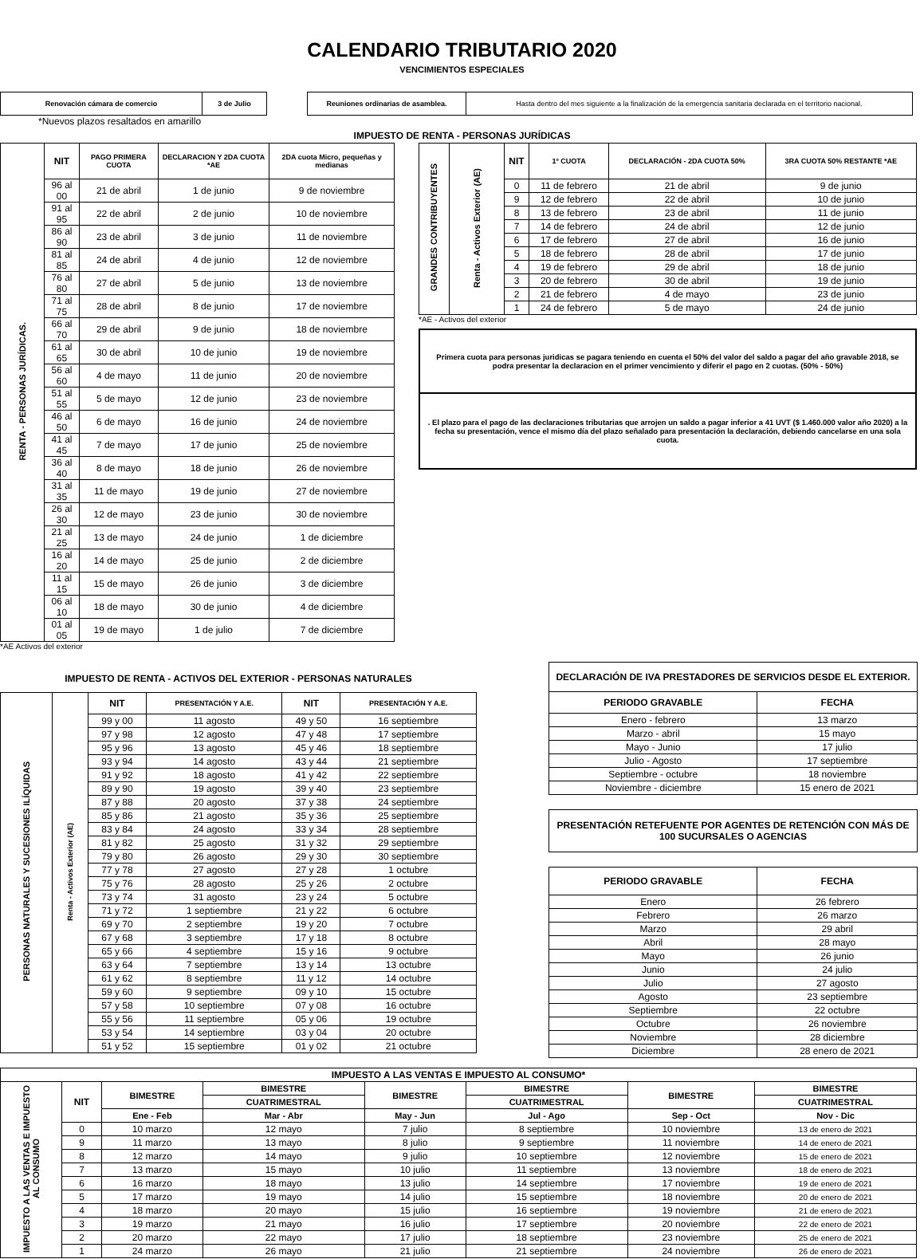CALENDARIO TRIBUTARIO 2020
VENCIMIENTOS ESPECIALES
| Renovación cámara de comercio | 3 de Julio |
| Reuniones ordinarias de asamblea. | Hasta dentro del mes siguiente a la finalización de la emergencia sanitaria declarada en el territorio nacional. |
*Nuevos plazos resaltados en amarillo
IMPUESTO DE RENTA - PERSONAS JURÍDICAS
| RENTA - PERSONAS JURÍDICAS. | NIT | PAGO PRIMERA CUOTA | DECLARACION Y 2DA CUOTA *AE | 2DA cuota Micro, pequeñas y medianas |
| | 96 al 00 | 21 de abril | 1 de junio | 9 de noviembre |
| | 91 al 95 | 22 de abril | 2 de junio | 10 de noviembre |
| | 86 al 90 | 23 de abril | 3 de junio | 11 de noviembre |
| | 81 al 85 | 24 de abril | 4 de junio | 12 de noviembre |
| | 76 al 80 | 27 de abril | 5 de junio | 13 de noviembre |
| | 71 al 75 | 28 de abril | 8 de junio | 17 de noviembre |
| | 66 al 70 | 29 de abril | 9 de junio | 18 de noviembre |
| | 61 al 65 | 30 de abril | 10 de junio | 19 de noviembre |
| | 56 al 60 | 4 de mayo | 11 de junio | 20 de noviembre |
| | 51 al 55 | 5 de mayo | 12 de junio | 23 de noviembre |
| | 46 al 50 | 6 de mayo | 16 de junio | 24 de noviembre |
| | 41 al 45 | 7 de mayo | 17 de junio | 25 de noviembre |
| | 36 al 40 | 8 de mayo | 18 de junio | 26 de noviembre |
| | 31 al 35 | 11 de mayo | 19 de junio | 27 de noviembre |
| | 26 al 30 | 12 de mayo | 23 de junio | 30 de noviembre |
| | 21 al 25 | 13 de mayo | 24 de junio | 1 de diciembre |
| | 16 al 20 | 14 de mayo | 25 de junio | 2 de diciembre |
| | 11 al 15 | 15 de mayo | 26 de junio | 3 de diciembre |
| | 06 al 10 | 18 de mayo | 30 de junio | 4 de diciembre |
| | 01 al 05 | 19 de mayo | 1 de julio | 7 de diciembre |
*AE Activos del exterior
| GRANDES CONTRIBUYENTES | Renta - Activos Exterior (AE) | NIT | 1º CUOTA | DECLARACIÓN - 2DA CUOTA 50% | 3RA CUOTA 50% RESTANTE *AE |
| | | 0 | 11 de febrero | 21 de abril | 9 de junio |
| | | 9 | 12 de febrero | 22 de abril | 10 de junio |
| | | 8 | 13 de febrero | 23 de abril | 11 de junio |
| | | 7 | 14 de febrero | 24 de abril | 12 de junio |
| | | 6 | 17 de febrero | 27 de abril | 16 de junio |
| | | 5 | 18 de febrero | 28 de abril | 17 de junio |
| | | 4 | 19 de febrero | 29 de abril | 18 de junio |
| | | 3 | 20 de febrero | 30 de abril | 19 de junio |
| | | 2 | 21 de febrero | 4 de mayo | 23 de junio |
| | | 1 | 24 de febrero | 5 de mayo | 24 de junio |
*AE - Activos del exterior
Primera cuota para personas juridicas se pagara teniendo en cuenta el 50% del valor del saldo a pagar del año gravable 2018, se podra presentar la declaracion en el primer vencimiento y diferir el pago en 2 cuotas. (50% - 50%)
. El plazo para el pago de las declaraciones tributarias que arrojen un saldo a pagar inferior a 41 UVT ($ 1.460.000 valor año 2020) a la fecha su presentación, vence el mismo día del plazo señalado para presentación la declaración, debiendo cancelarse en una sola cuota.
IMPUESTO DE RENTA - ACTIVOS DEL EXTERIOR - PERSONAS NATURALES
| PERSONAS NATURALES Y SUCESIONES ILÍQUIDAS | Renta - Activos Exterior (AE) | NIT | PRESENTACIÓN Y A.E. | NIT | PRESENTACIÓN Y A.E. |
| | | 99 y 00 | 11 agosto | 49 y 50 | 16 septiembre |
| | | 97 y 98 | 12 agosto | 47 y 48 | 17 septiembre |
| | | 95 y 96 | 13 agosto | 45 y 46 | 18 septiembre |
| | | 93 y 94 | 14 agosto | 43 y 44 | 21 septiembre |
| | | 91 y 92 | 18 agosto | 41 y 42 | 22 septiembre |
| | | 89 y 90 | 19 agosto | 39 y 40 | 23 septiembre |
| | | 87 y 88 | 20 agosto | 37 y 38 | 24 septiembre |
| | | 85 y 86 | 21 agosto | 35 y 36 | 25 septiembre |
| | | 83 y 84 | 24 agosto | 33 y 34 | 28 septiembre |
| | | 81 y 82 | 25 agosto | 31 y 32 | 29 septiembre |
| | | 79 y 80 | 26 agosto | 29 y 30 | 30 septiembre |
| | | 77 y 78 | 27 agosto | 27 y 28 | 1 octubre |
| | | 75 y 76 | 28 agosto | 25 y 26 | 2 octubre |
| | | 73 y 74 | 31 agosto | 23 y 24 | 5 octubre |
| | | 71 y 72 | 1 septiembre | 21 y 22 | 6 octubre |
| | | 69 y 70 | 2 septiembre | 19 y 20 | 7 octubre |
| | | 67 y 68 | 3 septiembre | 17 y 18 | 8 octubre |
| | | 65 y 66 | 4 septiembre | 15 y 16 | 9 octubre |
| | | 63 y 64 | 7 septiembre | 13 y 14 | 13 octubre |
| | | 61 y 62 | 8 septiembre | 11 y 12 | 14 octubre |
| | | 59 y 60 | 9 septiembre | 09 y 10 | 15 octubre |
| | | 57 y 58 | 10 septiembre | 07 y 08 | 16 octubre |
| | | 55 y 56 | 11 septiembre | 05 y 06 | 19 octubre |
| | | 53 y 54 | 14 septiembre | 03 y 04 | 20 octubre |
| | | 51 y 52 | 15 septiembre | 01 y 02 | 21 octubre |
| DECLARACIÓN DE IVA PRESTADORES DE SERVICIOS DESDE EL EXTERIOR. | |
| --- | --- |
| PERIODO GRAVABLE | FECHA |
| Enero - febrero | 13 marzo |
| Marzo - abril | 15 mayo |
| Mayo - Junio | 17 julio |
| Julio - Agosto | 17 septiembre |
| Septiembre - octubre | 18 noviembre |
| Noviembre - diciembre | 15 enero de 2021 |
| PRESENTACIÓN RETEFUENTE POR AGENTES DE RETENCIÓN CON MÁS DE 100 SUCURSALES O AGENCIAS |
| --- |
| PERIODO GRAVABLE | FECHA |
| --- | --- |
| Enero | 26 febrero |
| Febrero | 26 marzo |
| Marzo | 29 abril |
| Abril | 28 mayo |
| Mayo | 26 junio |
| Junio | 24 julio |
| Julio | 27 agosto |
| Agosto | 23 septiembre |
| Septiembre | 22 octubre |
| Octubre | 26 noviembre |
| Noviembre | 28 diciembre |
| Diciembre | 28 enero de 2021 |
| IMPUESTO A LAS VENTAS E IMPUESTO AL CONSUMO* | | | | | | | |
| --- | --- | --- | --- | --- | --- | --- | --- |
| IMPUESTO A LAS VENTAS E IMPUESTO AL CONSUMO | NIT | BIMESTRE | BIMESTRE | BIMESTRE | BIMESTRE | BIMESTRE | BIMESTRE |
| | | | CUATRIMESTRAL | | CUATRIMESTRAL | | CUATRIMESTRAL |
| | | Ene - Feb | Mar - Abr | May - Jun | Jul - Ago | Sep - Oct | Nov - Dic |
| | 0 | 10 marzo | 12 mayo | 7 julio | 8 septiembre | 10 noviembre | 13 de enero de 2021 |
| | 9 | 11 marzo | 13 mayo | 8 julio | 9 septiembre | 11 noviembre | 14 de enero de 2021 |
| | 8 | 12 marzo | 14 mayo | 9 julio | 10 septiembre | 12 noviembre | 15 de enero de 2021 |
| | 7 | 13 marzo | 15 mayo | 10 julio | 11 septiembre | 13 noviembre | 18 de enero de 2021 |
| | 6 | 16 marzo | 18 mayo | 13 julio | 14 septiembre | 17 noviembre | 19 de enero de 2021 |
| | 5 | 17 marzo | 19 mayo | 14 julio | 15 septiembre | 18 noviembre | 20 de enero de 2021 |
| | 4 | 18 marzo | 20 mayo | 15 julio | 16 septiembre | 19 noviembre | 21 de enero de 2021 |
| | 3 | 19 marzo | 21 mayo | 16 julio | 17 septiembre | 20 noviembre | 22 de enero de 2021 |
| | 2 | 20 marzo | 22 mayo | 17 julio | 18 septiembre | 23 noviembre | 25 de enero de 2021 |
| | 1 | 24 marzo | 26 mayo | 21 julio | 21 septiembre | 24 noviembre | 26 de enero de 2021 |